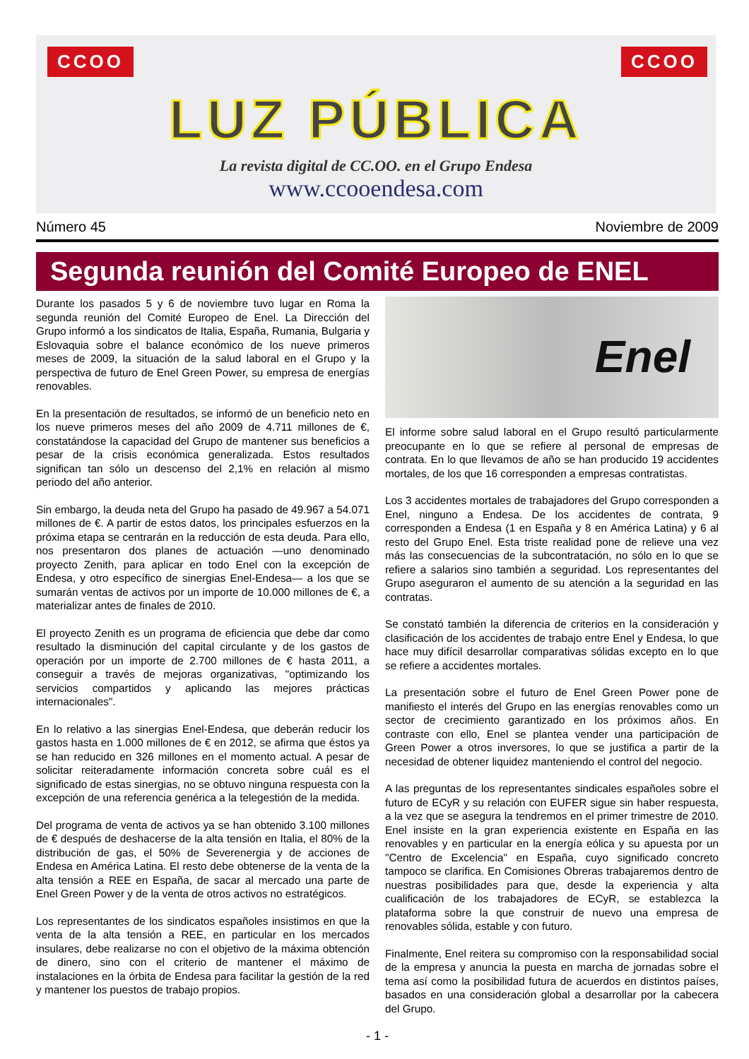CCOO CCOO
LUZ PÚBLICA
La revista digital de CC.OO. en el Grupo Endesa
www.ccooendesa.com
Número 45 Noviembre de 2009
Segunda reunión del Comité Europeo de ENEL
Durante los pasados 5 y 6 de noviembre tuvo lugar en Roma la segunda reunión del Comité Europeo de Enel. La Dirección del Grupo informó a los sindicatos de Italia, España, Rumania, Bulgaria y Eslovaquia sobre el balance económico de los nueve primeros meses de 2009, la situación de la salud laboral en el Grupo y la perspectiva de futuro de Enel Green Power, su empresa de energías renovables.
En la presentación de resultados, se informó de un beneficio neto en los nueve primeros meses del año 2009 de 4.711 millones de €, constatándose la capacidad del Grupo de mantener sus beneficios a pesar de la crisis económica generalizada. Estos resultados significan tan sólo un descenso del 2,1% en relación al mismo periodo del año anterior.
Sin embargo, la deuda neta del Grupo ha pasado de 49.967 a 54.071 millones de €. A partir de estos datos, los principales esfuerzos en la próxima etapa se centrarán en la reducción de esta deuda. Para ello, nos presentaron dos planes de actuación —uno denominado proyecto Zenith, para aplicar en todo Enel con la excepción de Endesa, y otro específico de sinergias Enel-Endesa— a los que se sumarán ventas de activos por un importe de 10.000 millones de €, a materializar antes de finales de 2010.
El proyecto Zenith es un programa de eficiencia que debe dar como resultado la disminución del capital circulante y de los gastos de operación por un importe de 2.700 millones de € hasta 2011, a conseguir a través de mejoras organizativas, "optimizando los servicios compartidos y aplicando las mejores prácticas internacionales".
En lo relativo a las sinergias Enel-Endesa, que deberán reducir los gastos hasta en 1.000 millones de € en 2012, se afirma que éstos ya se han reducido en 326 millones en el momento actual. A pesar de solicitar reiteradamente información concreta sobre cuál es el significado de estas sinergias, no se obtuvo ninguna respuesta con la excepción de una referencia genérica a la telegestión de la medida.
Del programa de venta de activos ya se han obtenido 3.100 millones de € después de deshacerse de la alta tensión en Italia, el 80% de la distribución de gas, el 50% de Severenergia y de acciones de Endesa en América Latina. El resto debe obtenerse de la venta de la alta tensión a REE en España, de sacar al mercado una parte de Enel Green Power y de la venta de otros activos no estratégicos.
Los representantes de los sindicatos españoles insistimos en que la venta de la alta tensión a REE, en particular en los mercados insulares, debe realizarse no con el objetivo de la máxima obtención de dinero, sino con el criterio de mantener el máximo de instalaciones en la órbita de Endesa para facilitar la gestión de la red y mantener los puestos de trabajo propios.
Enel
El informe sobre salud laboral en el Grupo resultó particularmente preocupante en lo que se refiere al personal de empresas de contrata. En lo que llevamos de año se han producido 19 accidentes mortales, de los que 16 corresponden a empresas contratistas.
Los 3 accidentes mortales de trabajadores del Grupo corresponden a Enel, ninguno a Endesa. De los accidentes de contrata, 9 corresponden a Endesa (1 en España y 8 en América Latina) y 6 al resto del Grupo Enel. Esta triste realidad pone de relieve una vez más las consecuencias de la subcontratación, no sólo en lo que se refiere a salarios sino también a seguridad. Los representantes del Grupo aseguraron el aumento de su atención a la seguridad en las contratas.
Se constató también la diferencia de criterios en la consideración y clasificación de los accidentes de trabajo entre Enel y Endesa, lo que hace muy difícil desarrollar comparativas sólidas excepto en lo que se refiere a accidentes mortales.
La presentación sobre el futuro de Enel Green Power pone de manifiesto el interés del Grupo en las energías renovables como un sector de crecimiento garantizado en los próximos años. En contraste con ello, Enel se plantea vender una participación de Green Power a otros inversores, lo que se justifica a partir de la necesidad de obtener liquidez manteniendo el control del negocio.
A las preguntas de los representantes sindicales españoles sobre el futuro de ECyR y su relación con EUFER sigue sin haber respuesta, a la vez que se asegura la tendremos en el primer trimestre de 2010. Enel insiste en la gran experiencia existente en España en las renovables y en particular en la energía eólica y su apuesta por un "Centro de Excelencia" en España, cuyo significado concreto tampoco se clarifica. En Comisiones Obreras trabajaremos dentro de nuestras posibilidades para que, desde la experiencia y alta cualificación de los trabajadores de ECyR, se establezca la plataforma sobre la que construir de nuevo una empresa de renovables sólida, estable y con futuro.
Finalmente, Enel reitera su compromiso con la responsabilidad social de la empresa y anuncia la puesta en marcha de jornadas sobre el tema así como la posibilidad futura de acuerdos en distintos países, basados en una consideración global a desarrollar por la cabecera del Grupo.
- 1 -